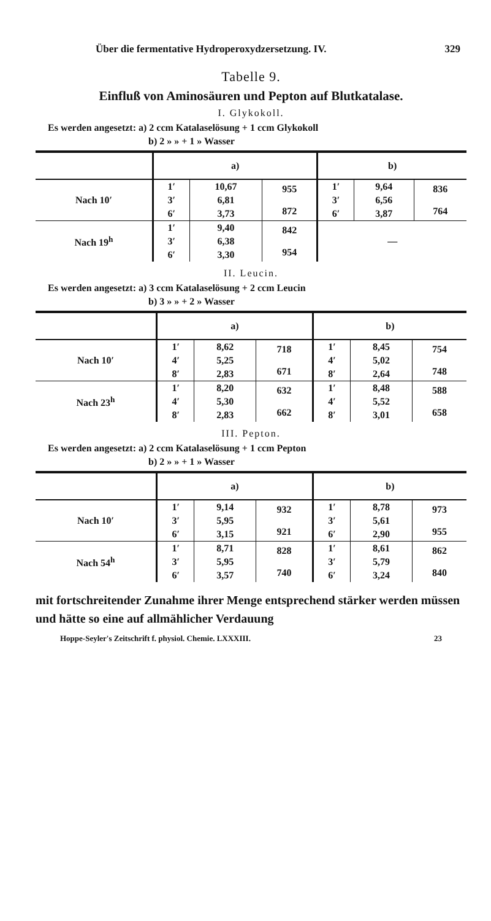Über die fermentative Hydroperoxydzersetzung. IV. 329
Tabelle 9.
Einfluß von Aminosäuren und Pepton auf Blutkatalase.
I. Glykokoll.
Es werden angesetzt: a) 2 ccm Katalaselösung + 1 ccm Glykokoll
b) 2 » » + 1 » Wasser
| | a) | | | b) | | |
| --- | --- | --- | --- | --- | --- | --- |
| Nach 10′ | 1′ | 10,67 | 955 872 | 1′ | 9,64 | 836 764 |
| | 3′ | 6,81 | | 3′ | 6,56 | |
| | 6′ | 3,73 | | 6′ | 3,87 | |
| Nach 19<sup>h</sup> | 1′ | 9,40 | 842 954 | — | | |
| | 3′ | 6,38 | | | | |
| | 6′ | 3,30 | | | | |
II. Leucin.
Es werden angesetzt: a) 3 ccm Katalaselösung + 2 ccm Leucin
b) 3 » » + 2 » Wasser
| | a) | | | b) | | |
| --- | --- | --- | --- | --- | --- | --- |
| Nach 10′ | 1′ | 8,62 | 718 671 | 1′ | 8,45 | 754 748 |
| | 4′ | 5,25 | | 4′ | 5,02 | |
| | 8′ | 2,83 | | 8′ | 2,64 | |
| Nach 23<sup>h</sup> | 1′ | 8,20 | 632 662 | 1′ | 8,48 | 588 658 |
| | 4′ | 5,30 | | 4′ | 5,52 | |
| | 8′ | 2,83 | | 8′ | 3,01 | |
III. Pepton.
Es werden angesetzt: a) 2 ccm Katalaselösung + 1 ccm Pepton
b) 2 » » + 1 » Wasser
| | a) | | | b) | | |
| --- | --- | --- | --- | --- | --- | --- |
| Nach 10′ | 1′ | 9,14 | 932 921 | 1′ | 8,78 | 973 955 |
| | 3′ | 5,95 | | 3′ | 5,61 | |
| | 6′ | 3,15 | | 6′ | 2,90 | |
| Nach 54<sup>h</sup> | 1′ | 8,71 | 828 740 | 1′ | 8,61 | 862 840 |
| | 3′ | 5,95 | | 3′ | 5,79 | |
| | 6′ | 3,57 | | 6′ | 3,24 | |
mit fortschreitender Zunahme ihrer Menge entsprechend stärker werden müssen und hätte so eine auf allmählicher Verdauung
Hoppe-Seyler's Zeitschrift f. physiol. Chemie. LXXXIII. 23